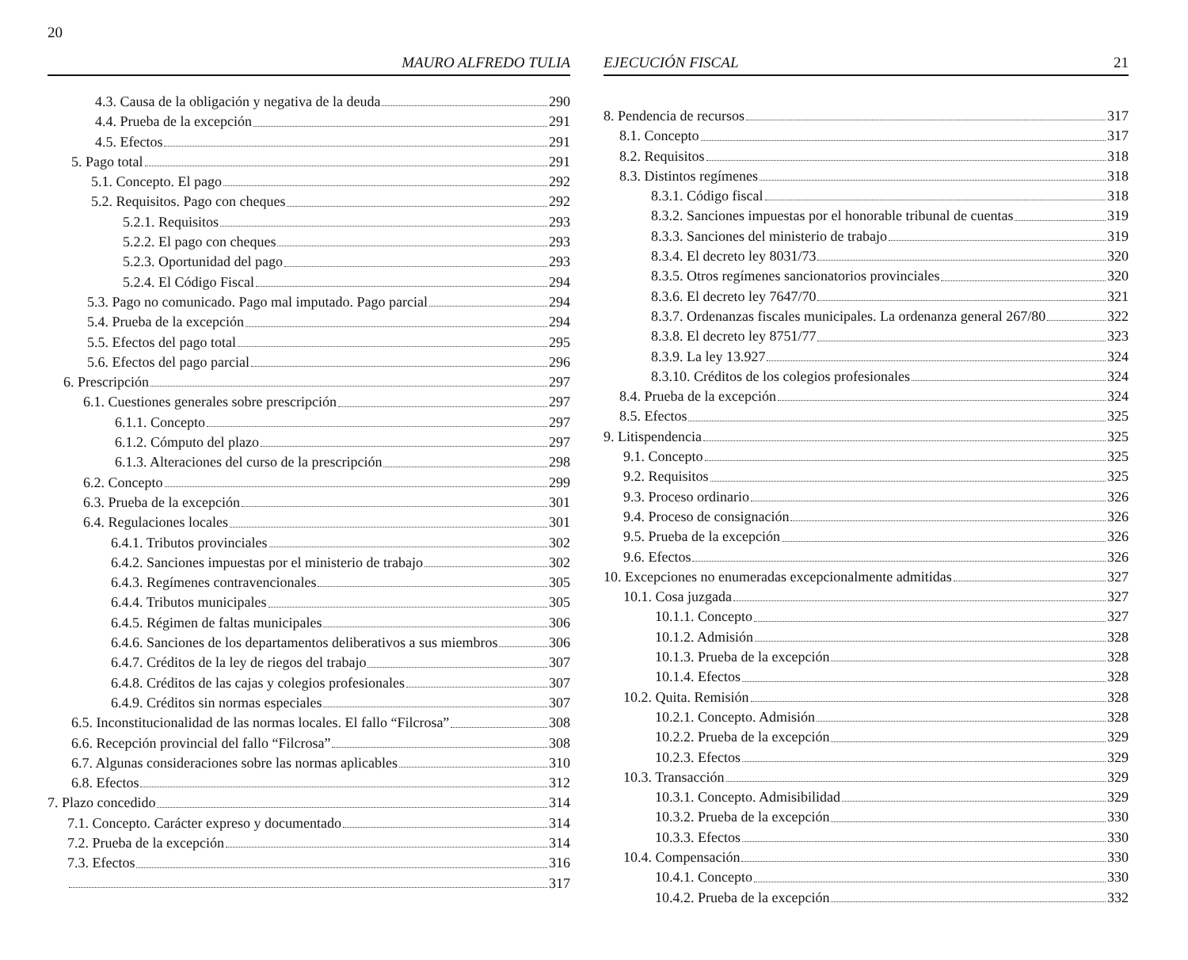20 MAURO ALFREDO TULIA
4.3. Causa de la obligación y negativa de la deuda 290
4.4. Prueba de la excepción 291
4.5. Efectos 291
5. Pago total 291
5.1. Concepto. El pago 292
5.2. Requisitos. Pago con cheques 292
5.2.1. Requisitos 293
5.2.2. El pago con cheques 293
5.2.3. Oportunidad del pago 293
5.2.4. El Código Fiscal 294
5.3. Pago no comunicado. Pago mal imputado. Pago parcial 294
5.4. Prueba de la excepción 294
5.5. Efectos del pago total 295
5.6. Efectos del pago parcial 296
6. Prescripción 297
6.1. Cuestiones generales sobre prescripción 297
6.1.1. Concepto 297
6.1.2. Cómputo del plazo 297
6.1.3. Alteraciones del curso de la prescripción 298
6.2. Concepto 299
6.3. Prueba de la excepción 301
6.4. Regulaciones locales 301
6.4.1. Tributos provinciales 302
6.4.2. Sanciones impuestas por el ministerio de trabajo 302
6.4.3. Regímenes contravencionales 305
6.4.4. Tributos municipales 305
6.4.5. Régimen de faltas municipales 306
6.4.6. Sanciones de los departamentos deliberativos a sus miembros 306
6.4.7. Créditos de la ley de riegos del trabajo 307
6.4.8. Créditos de las cajas y colegios profesionales 307
6.4.9. Créditos sin normas especiales 307
6.5. Inconstitucionalidad de las normas locales. El fallo “Filcrosa” 308
6.6. Recepción provincial del fallo “Filcrosa” 308
6.7. Algunas consideraciones sobre las normas aplicables 310
6.8. Efectos 312
7. Plazo concedido 314
7.1. Concepto. Carácter expreso y documentado 314
7.2. Prueba de la excepción 314
7.3. Efectos 316
317
EJECUCIÓN FISCAL 21
8. Pendencia de recursos 317
8.1. Concepto 317
8.2. Requisitos 318
8.3. Distintos regímenes 318
8.3.1. Código fiscal 318
8.3.2. Sanciones impuestas por el honorable tribunal de cuentas 319
8.3.3. Sanciones del ministerio de trabajo 319
8.3.4. El decreto ley 8031/73 320
8.3.5. Otros regímenes sancionatorios provinciales 320
8.3.6. El decreto ley 7647/70 321
8.3.7. Ordenanzas fiscales municipales. La ordenanza general 267/80 322
8.3.8. El decreto ley 8751/77 323
8.3.9. La ley 13.927 324
8.3.10. Créditos de los colegios profesionales 324
8.4. Prueba de la excepción 324
8.5. Efectos 325
9. Litispendencia 325
9.1. Concepto 325
9.2. Requisitos 325
9.3. Proceso ordinario 326
9.4. Proceso de consignación 326
9.5. Prueba de la excepción 326
9.6. Efectos 326
10. Excepciones no enumeradas excepcionalmente admitidas 327
10.1. Cosa juzgada 327
10.1.1. Concepto 327
10.1.2. Admisión 328
10.1.3. Prueba de la excepción 328
10.1.4. Efectos 328
10.2. Quita. Remisión 328
10.2.1. Concepto. Admisión 328
10.2.2. Prueba de la excepción 329
10.2.3. Efectos 329
10.3. Transacción 329
10.3.1. Concepto. Admisibilidad 329
10.3.2. Prueba de la excepción 330
10.3.3. Efectos 330
10.4. Compensación 330
10.4.1. Concepto 330
10.4.2. Prueba de la excepción 332